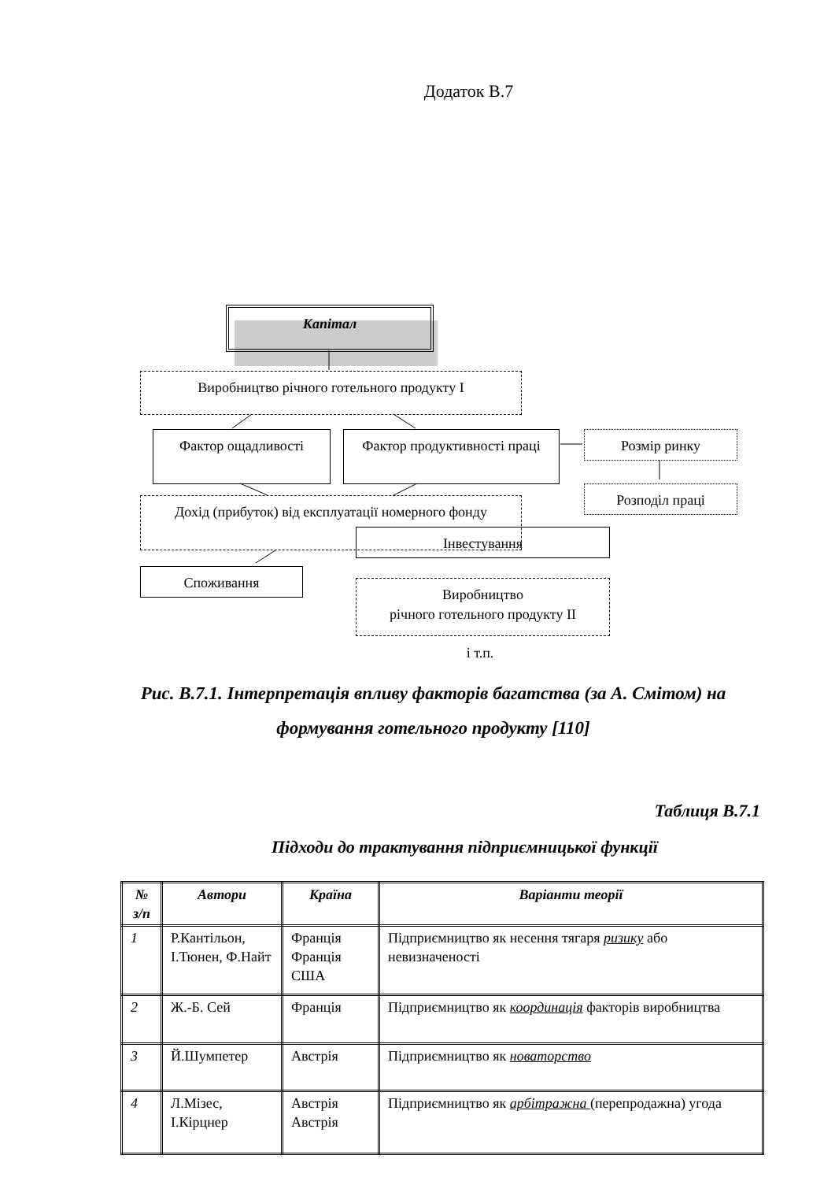Додаток В.7
Капітал
Виробництво річного готельного продукту I
Фактор ощадливості
Фактор продуктивності праці
Розмір ринку
Розподіл праці
Дохід (прибуток) від експлуатації номерного фонду
Споживання
Інвестування
Виробництво
річного готельного продукту II
і т.п.
Рис. В.7.1. Інтерпретація впливу факторів багатства (за А. Смітом) на формування готельного продукту [110]
Таблиця В.7.1
Підходи до трактування підприємницької функції
| № з/п | Автори | Країна | Варіанти теорії |
| --- | --- | --- | --- |
| 1 | Р.Кантільон, І.Тюнен, Ф.Найт | Франція Франція США | Підприємництво як несення тягаря ризику або невизначеності |
| 2 | Ж.-Б. Сей | Франція | Підприємництво як координація факторів виробництва |
| 3 | Й.Шумпетер | Австрія | Підприємництво як новаторство |
| 4 | Л.Мізес, І.Кірцнер | Австрія Австрія | Підприємництво як арбітражна (перепродажна) угода |